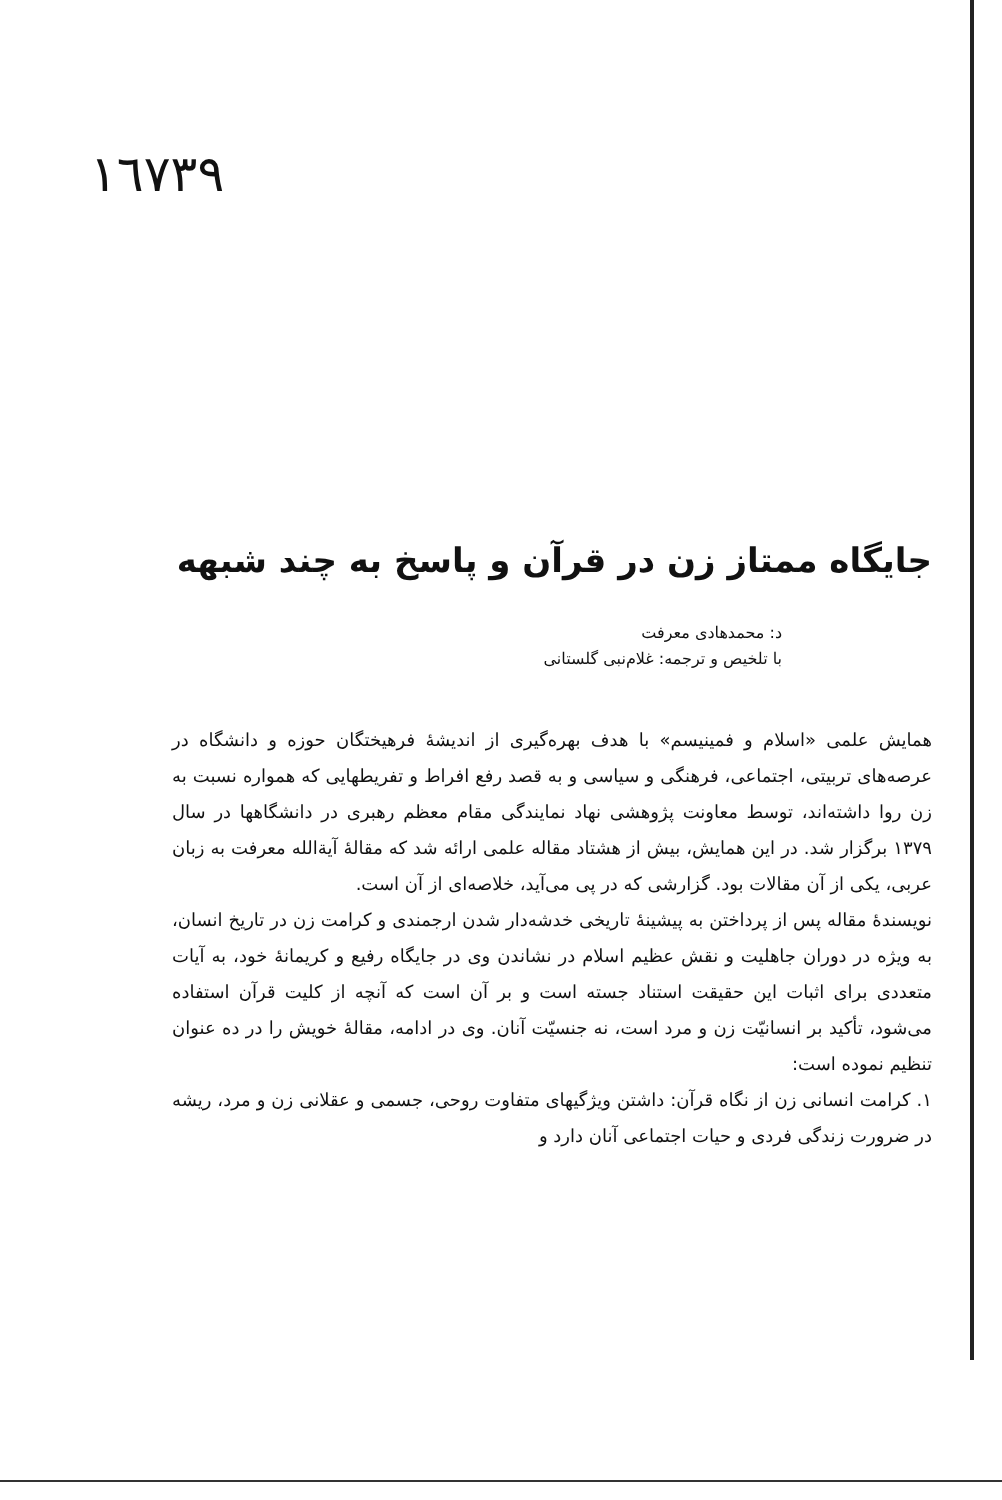١٦٧٣٩
جایگاه ممتاز زن در قرآن و پاسخ به چند شبهه
د: محمدهادی معرفت
با تلخیص و ترجمه: غلام‌نبی گلستانی
همایش علمی «اسلام و فمینیسم» با هدف بهره‌گیری از اندیشهٔ فرهیختگان حوزه و دانشگاه در عرصه‌های تربیتی، اجتماعی، فرهنگی و سیاسی و به قصد رفع افراط و تفریطهایی که همواره نسبت به زن روا داشته‌اند، توسط معاونت پژوهشی نهاد نمایندگی مقام معظم رهبری در دانشگاهها در سال ۱۳۷۹ برگزار شد. در این همایش، بیش از هشتاد مقاله علمی ارائه شد که مقالهٔ آیة‌الله معرفت به زبان عربی، یکی از آن مقالات بود. گزارشی که در پی می‌آید، خلاصه‌ای از آن است.
نویسندهٔ مقاله پس از پرداختن به پیشینهٔ تاریخی خدشه‌دار شدن ارجمندی و کرامت زن در تاریخ انسان، به ویژه در دوران جاهلیت و نقش عظیم اسلام در نشاندن وی در جایگاه رفیع و کریمانهٔ خود، به آیات متعددی برای اثبات این حقیقت استناد جسته است و بر آن است که آنچه از کلیت قرآن استفاده می‌شود، تأکید بر انسانیّت زن و مرد است، نه جنسیّت آنان. وی در ادامه، مقالهٔ خویش را در ده عنوان تنظیم نموده است:
۱. کرامت انسانی زن از نگاه قرآن: داشتن ویژگیهای متفاوت روحی، جسمی و عقلانی زن و مرد، ریشه در ضرورت زندگی فردی و حیات اجتماعی آنان دارد و